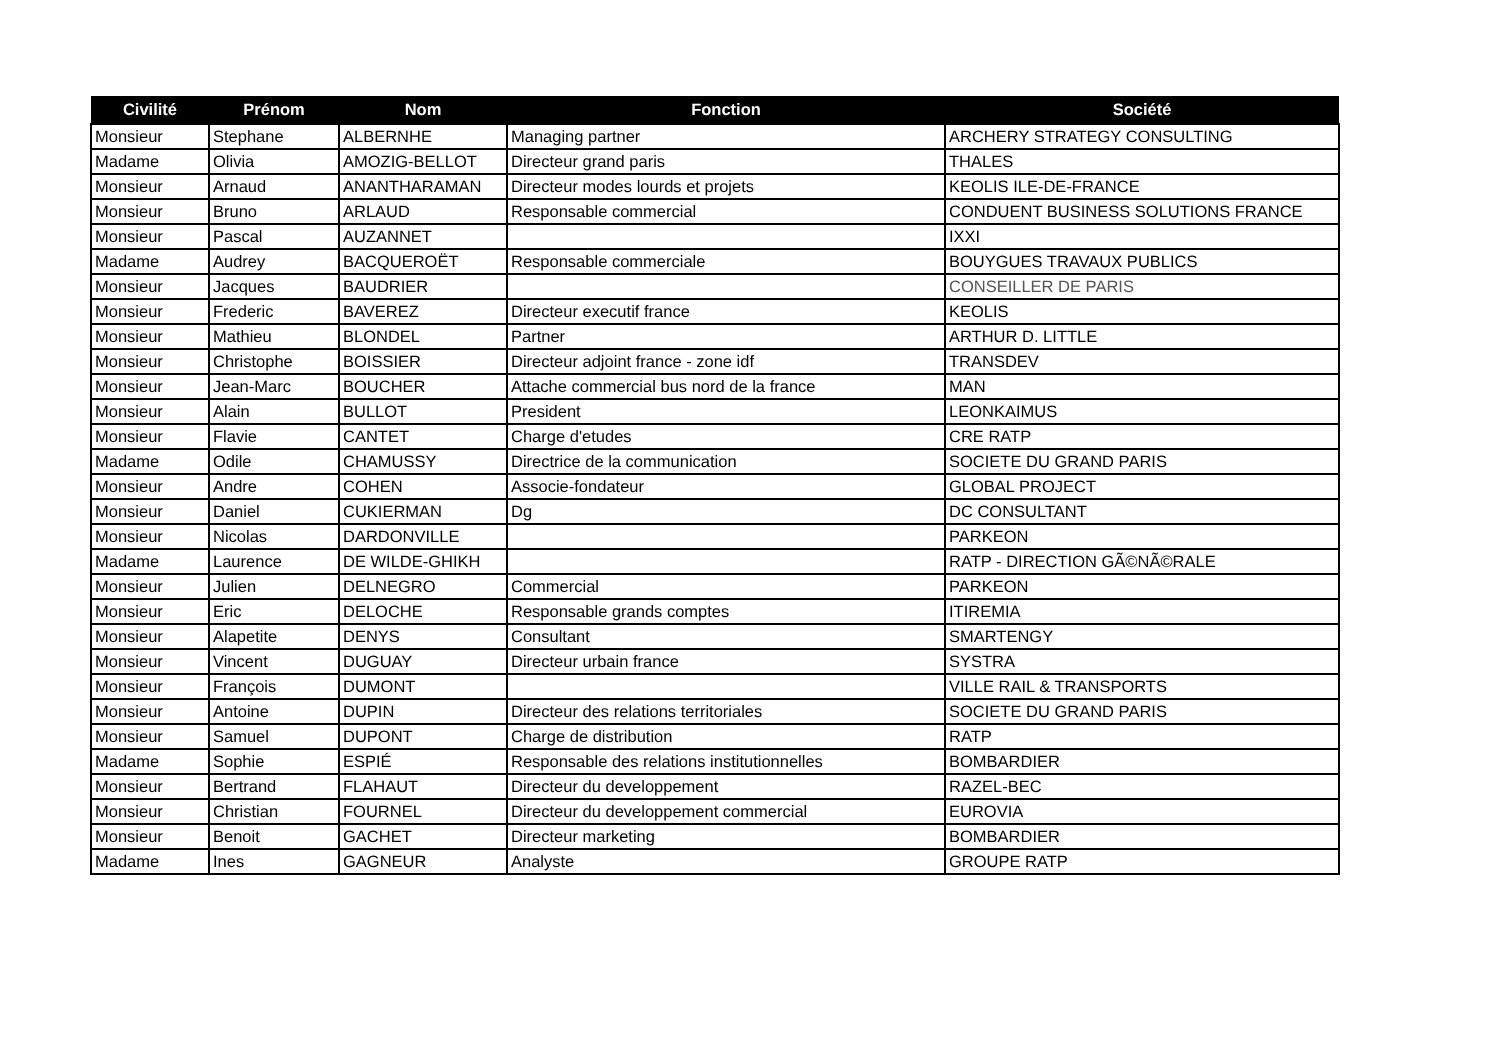| Civilité | Prénom | Nom | Fonction | Société |
| --- | --- | --- | --- | --- |
| Monsieur | Stephane | ALBERNHE | Managing partner | ARCHERY STRATEGY CONSULTING |
| Madame | Olivia | AMOZIG-BELLOT | Directeur grand paris | THALES |
| Monsieur | Arnaud | ANANTHARAMAN | Directeur modes lourds et projets | KEOLIS ILE-DE-FRANCE |
| Monsieur | Bruno | ARLAUD | Responsable commercial | CONDUENT BUSINESS SOLUTIONS FRANCE |
| Monsieur | Pascal | AUZANNET | | IXXI |
| Madame | Audrey | BACQUEROËT | Responsable commerciale | BOUYGUES TRAVAUX PUBLICS |
| Monsieur | Jacques | BAUDRIER | | CONSEILLER DE PARIS |
| Monsieur | Frederic | BAVEREZ | Directeur executif france | KEOLIS |
| Monsieur | Mathieu | BLONDEL | Partner | ARTHUR D. LITTLE |
| Monsieur | Christophe | BOISSIER | Directeur adjoint france - zone idf | TRANSDEV |
| Monsieur | Jean-Marc | BOUCHER | Attache commercial bus nord de la france | MAN |
| Monsieur | Alain | BULLOT | President | LEONKAIMUS |
| Monsieur | Flavie | CANTET | Charge d'etudes | CRE RATP |
| Madame | Odile | CHAMUSSY | Directrice de la communication | SOCIETE DU GRAND PARIS |
| Monsieur | Andre | COHEN | Associe-fondateur | GLOBAL PROJECT |
| Monsieur | Daniel | CUKIERMAN | Dg | DC CONSULTANT |
| Monsieur | Nicolas | DARDONVILLE | | PARKEON |
| Madame | Laurence | DE WILDE-GHIKH | | RATP - DIRECTION GÃ©NÃ©RALE |
| Monsieur | Julien | DELNEGRO | Commercial | PARKEON |
| Monsieur | Eric | DELOCHE | Responsable grands comptes | ITIREMIA |
| Monsieur | Alapetite | DENYS | Consultant | SMARTENGY |
| Monsieur | Vincent | DUGUAY | Directeur urbain france | SYSTRA |
| Monsieur | François | DUMONT | | VILLE RAIL & TRANSPORTS |
| Monsieur | Antoine | DUPIN | Directeur des relations territoriales | SOCIETE DU GRAND PARIS |
| Monsieur | Samuel | DUPONT | Charge de distribution | RATP |
| Madame | Sophie | ESPIÉ | Responsable des relations institutionnelles | BOMBARDIER |
| Monsieur | Bertrand | FLAHAUT | Directeur du developpement | RAZEL-BEC |
| Monsieur | Christian | FOURNEL | Directeur du developpement commercial | EUROVIA |
| Monsieur | Benoit | GACHET | Directeur marketing | BOMBARDIER |
| Madame | Ines | GAGNEUR | Analyste | GROUPE RATP |